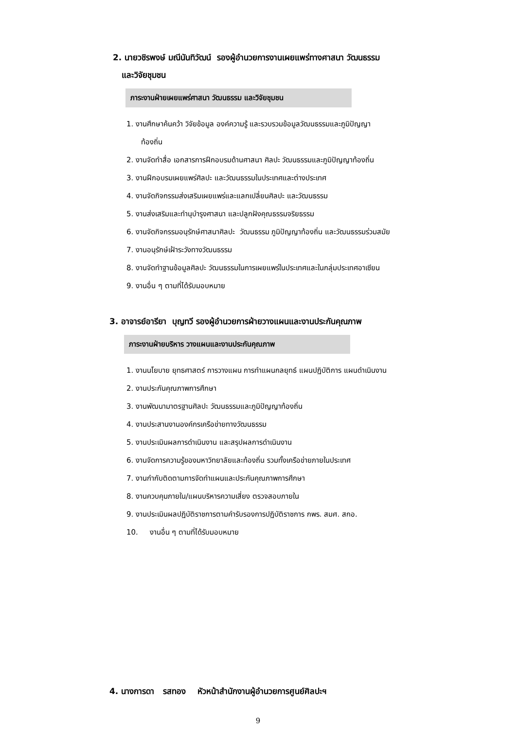2. นายวชิรพงษ์ มณีนันทิวัฒน์ รองผู้อำนวยการงานเผยแพร่ทางศาสนา วัฒนธรรม
และวิจัยชุมชน
ภาระงานฝ่ายเผยแพร่ศาสนา วัฒนธรรม และวิจัยชุมชน
1. งานศึกษาค้นคว้า วิจัยข้อมูล องค์ความรู้ และรวบรวมข้อมูลวัฒนธรรมและภูมิปัญญา
ท้องถิ่น
2. งานจัดทำสื่อ เอกสารการฝึกอบรมด้านศาสนา ศิลปะ วัฒนธรรมและภูมิปัญญาท้องถิ่น
3. งานฝึกอบรมเผยแพร่ศิลปะ และวัฒนธรรมในประเทศและต่างประเทศ
4. งานจัดกิจกรรมส่งเสริมเผยแพร่และแลกเปลี่ยนศิลปะ และวัฒนธรรม
5. งานส่งเสริมและทำนุบำรุงศาสนา และปลูกฝังคุณธรรมจริยธรรม
6. งานจัดกิจกรรมอนุรักษ์ศาสนาศิลปะ วัฒนธรรม ภูมิปัญญาท้องถิ่น และวัฒนธรรมร่วมสมัย
7. งานอนุรักษ์เฝ้าระวังทางวัฒนธรรม
8. งานจัดทำฐานข้อมูลศิลปะ วัฒนธรรมในการเผยแพร่ในประเทศและในกลุ่มประเทศอาเซียน
9. งานอื่น ๆ ตามที่ได้รับมอบหมาย
3. อาจารย์อารียา บุญทวี รองผู้อำนวยการฝ่ายวางแผนและงานประกันคุณภาพ
ภาระงานฝ่ายบริหาร วางแผนและงานประกันคุณภาพ
1. งานนโยบาย ยุทธศาสตร์ การวางแผน การทำแผนกลยุทธ์ แผนปฏิบัติการ แผนดำเนินงาน
2. งานประกันคุณภาพการศึกษา
3. งานพัฒนามาตรฐานศิลปะ วัฒนธรรมและภูมิปัญญาท้องถิ่น
4. งานประสานงานองค์กรเครือข่ายทางวัฒนธรรม
5. งานประเมินผลการดำเนินงาน และสรุปผลการดำเนินงาน
6. งานจัดการความรู้ของมหาวิทยาลัยและท้องถิ่น รวมทั้งเครือข่ายภายในประเทศ
7. งานกำกับติดตามการจัดทำแผนและประกันคุณภาพการศึกษา
8. งานควบคุมภายใน/แผนบริหารความเสี่ยง ตรวจสอบภายใน
9. งานประเมินผลปฏิบัติราชการตามคำรับรองการปฏิบัติราชการ กพร. สมศ. สกอ.
10. งานอื่น ๆ ตามที่ได้รับมอบหมาย
4. นางการดา รสทอง หัวหน้าสำนักงานผู้อำนวยการศูนย์ศิลปะฯ
9